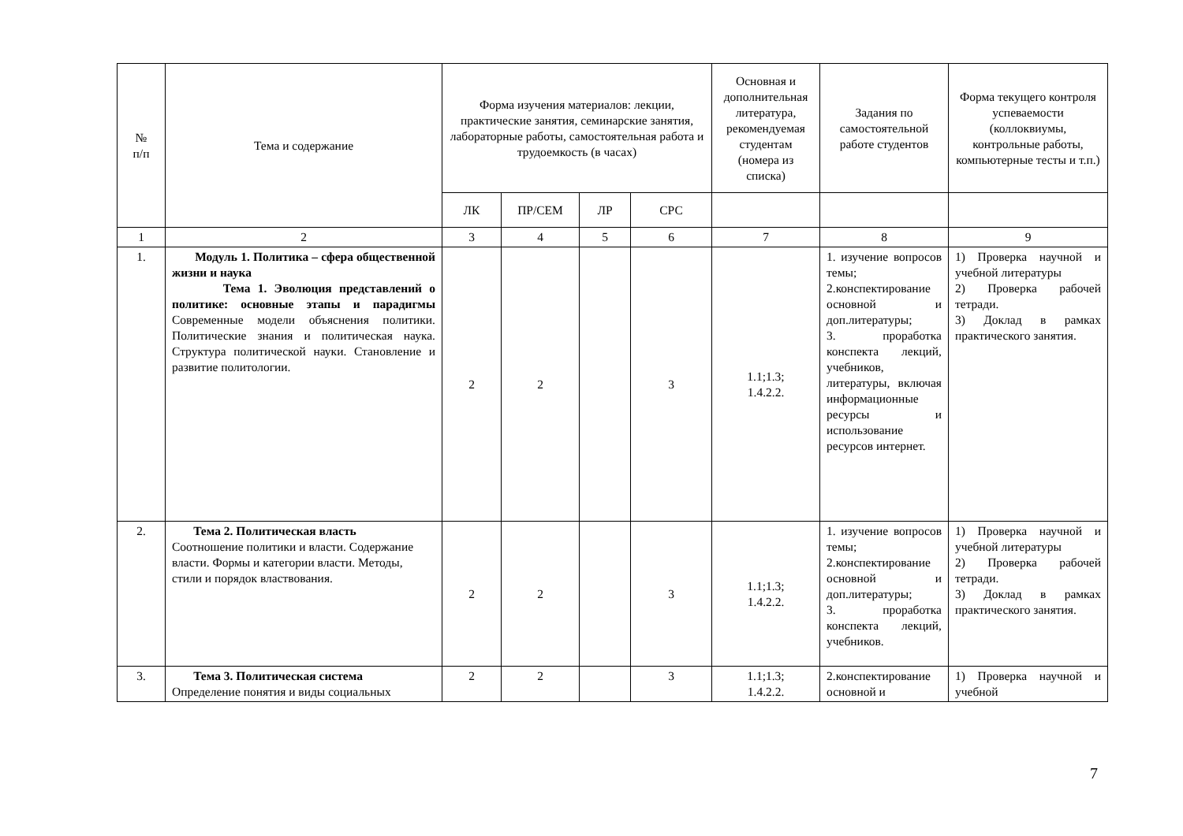| № п/п | Тема и содержание | Форма изучения материалов: лекции, практические занятия, семинарские занятия, лабораторные работы, самостоятельная работа и трудоемкость (в часах) | | | | Основная и дополнительная литература, рекомендуемая студентам (номера из списка) | Задания по самостоятельной работе студентов | Форма текущего контроля успеваемости (коллоквиумы, контрольные работы, компьютерные тесты и т.п.) |
| --- | --- | --- | --- | --- | --- | --- | --- | --- |
| | | ЛК | ПР/СЕМ | ЛР | СРС | | | |
| 1 | 2 | 3 | 4 | 5 | 6 | 7 | 8 | 9 |
| 1. | Модуль 1. Политика – сфера общественной жизни и наука Тема 1. Эволюция представлений о политике: основные этапы и парадигмы Современные модели объяснения политики. Политические знания и политическая наука. Структура политической науки. Становление и развитие политологии. | 2 | 2 | | 3 | 1.1;1.3; 1.4.2.2. | 1. изучение вопросов темы; 2.конспектирование основной и доп.литературы; 3. проработка конспекта лекций, учебников, литературы, включая информационные ресурсы и использование ресурсов интернет. | 1) Проверка научной и учебной литературы 2) Проверка рабочей тетради. 3) Доклад в рамках практического занятия. |
| 2. | Тема 2. Политическая власть Соотношение политики и власти. Содержание власти. Формы и категории власти. Методы, стили и порядок властвования. | 2 | 2 | | 3 | 1.1;1.3; 1.4.2.2. | 1. изучение вопросов темы; 2.конспектирование основной и доп.литературы; 3. проработка конспекта лекций, учебников. | 1) Проверка научной и учебной литературы 2) Проверка рабочей тетради. 3) Доклад в рамках практического занятия. |
| 3. | Тема 3. Политическая система Определение понятия и виды социальных | 2 | 2 | | 3 | 1.1;1.3; 1.4.2.2. | 2.конспектирование основной и | 1) Проверка научной и учебной |
7